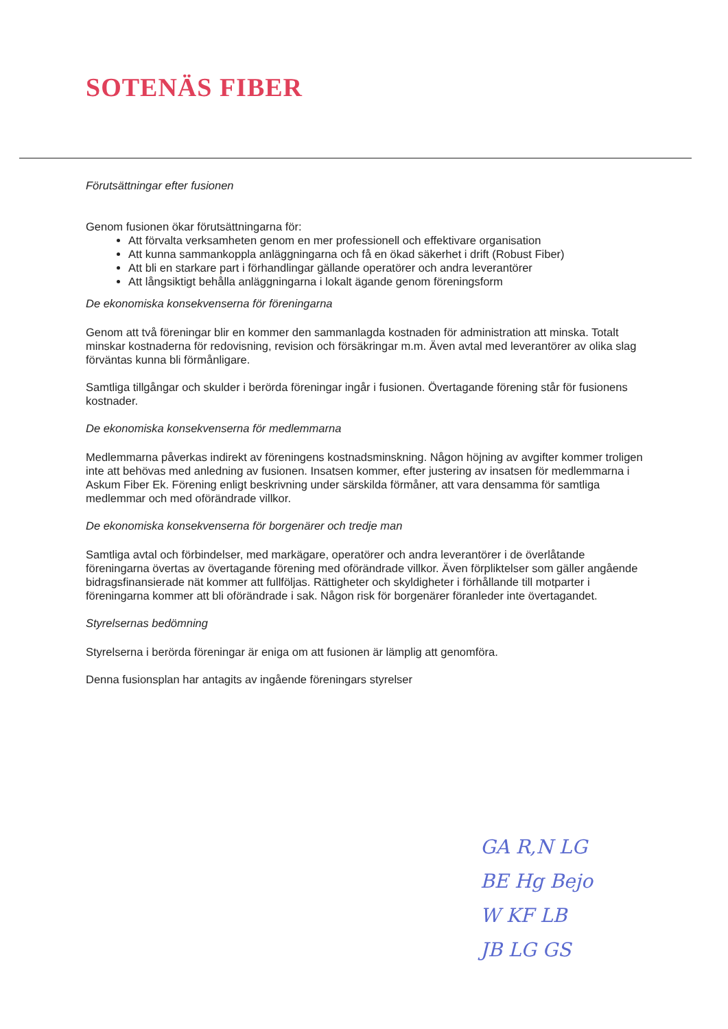SOTENÄS FIBER
Förutsättningar efter fusionen
Genom fusionen ökar förutsättningarna för:
Att förvalta verksamheten genom en mer professionell och effektivare organisation
Att kunna sammankoppla anläggningarna och få en ökad säkerhet i drift (Robust Fiber)
Att bli en starkare part i förhandlingar gällande operatörer och andra leverantörer
Att långsiktigt behålla anläggningarna i lokalt ägande genom föreningsform
De ekonomiska konsekvenserna för föreningarna
Genom att två föreningar blir en kommer den sammanlagda kostnaden för administration att minska. Totalt minskar kostnaderna för redovisning, revision och försäkringar m.m. Även avtal med leverantörer av olika slag förväntas kunna bli förmånligare.
Samtliga tillgångar och skulder i berörda föreningar ingår i fusionen. Övertagande förening står för fusionens kostnader.
De ekonomiska konsekvenserna för medlemmarna
Medlemmarna påverkas indirekt av föreningens kostnadsminskning. Någon höjning av avgifter kommer troligen inte att behövas med anledning av fusionen. Insatsen kommer, efter justering av insatsen för medlemmarna i Askum Fiber Ek. Förening enligt beskrivning under särskilda förmåner, att vara densamma för samtliga medlemmar och med oförändrade villkor.
De ekonomiska konsekvenserna för borgenärer och tredje man
Samtliga avtal och förbindelser, med markägare, operatörer och andra leverantörer i de överlåtande föreningarna övertas av övertagande förening med oförändrade villkor. Även förpliktelser som gäller angående bidragsfinansierade nät kommer att fullföljas. Rättigheter och skyldigheter i förhållande till motparter i föreningarna kommer att bli oförändrade i sak. Någon risk för borgenärer föranleder inte övertagandet.
Styrelsernas bedömning
Styrelserna i berörda föreningar är eniga om att fusionen är lämplig att genomföra.
Denna fusionsplan har antagits av ingående föreningars styrelser
GA R,N LG
BE Hg Bejo
W KF LB
JB LG GS